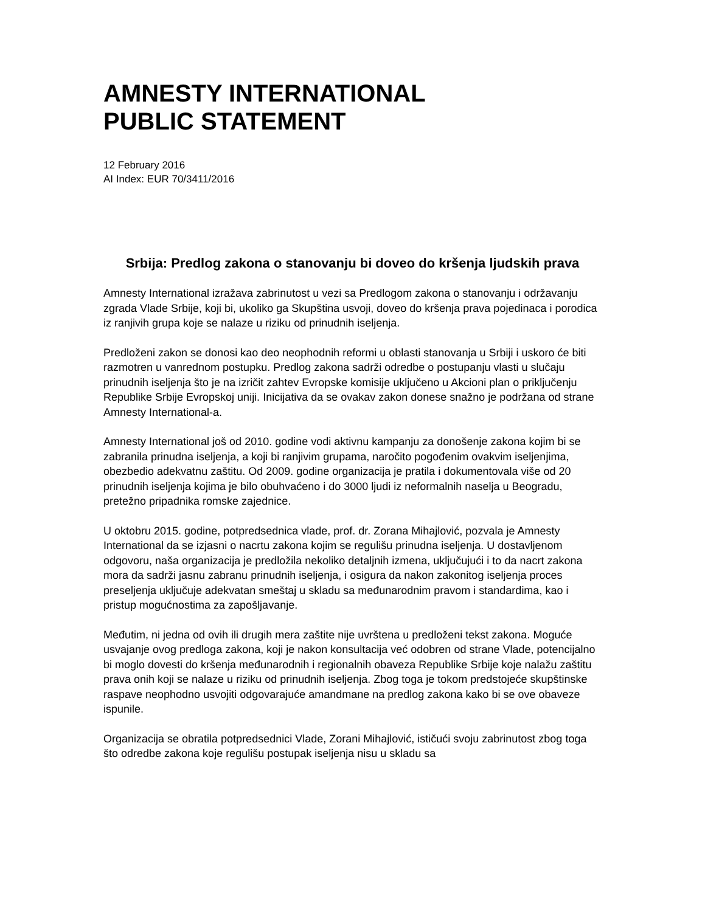AMNESTY INTERNATIONAL
PUBLIC STATEMENT
12 February 2016
AI Index: EUR 70/3411/2016
Srbija: Predlog zakona o stanovanju bi doveo do kršenja ljudskih prava
Amnesty International izražava zabrinutost u vezi sa Predlogom zakona o stanovanju i održavanju zgrada Vlade Srbije, koji bi, ukoliko ga Skupština usvoji, doveo do kršenja prava pojedinaca i porodica iz ranjivih grupa koje se nalaze u riziku od prinudnih iseljenja.
Predloženi zakon se donosi kao deo neophodnih reformi u oblasti stanovanja u Srbiji i uskoro će biti razmotren u vanrednom postupku. Predlog zakona sadrži odredbe o postupanju vlasti u slučaju prinudnih iseljenja što je na izričit zahtev Evropske komisije uključeno u Akcioni plan o priključenju Republike Srbije Evropskoj uniji. Inicijativa da se ovakav zakon donese snažno je podržana od strane Amnesty International-a.
Amnesty International još od 2010. godine vodi aktivnu kampanju za donošenje zakona kojim bi se zabranila prinudna iseljenja, a koji bi ranjivim grupama, naročito pogođenim ovakvim iseljenjima, obezbedio adekvatnu zaštitu. Od 2009. godine organizacija je pratila i dokumentovala više od 20 prinudnih iseljenja kojima je bilo obuhvaćeno i do 3000 ljudi iz neformalnih naselja u Beogradu, pretežno pripadnika romske zajednice.
U oktobru 2015. godine, potpredsednica vlade, prof. dr. Zorana Mihajlović, pozvala je Amnesty International da se izjasni o nacrtu zakona kojim se regulišu prinudna iseljenja. U dostavljenom odgovoru, naša organizacija je predložila nekoliko detaljnih izmena, uključujući i to da nacrt zakona mora da sadrži jasnu zabranu prinudnih iseljenja, i osigura da nakon zakonitog iseljenja proces preseljenja uključuje adekvatan smeštaj u skladu sa međunarodnim pravom i standardima, kao i pristup mogućnostima za zapošljavanje.
Međutim, ni jedna od ovih ili drugih mera zaštite nije uvrštena u predloženi tekst zakona. Moguće usvajanje ovog predloga zakona, koji je nakon konsultacija već odobren od strane Vlade, potencijalno bi moglo dovesti do kršenja međunarodnih i regionalnih obaveza Republike Srbije koje nalažu zaštitu prava onih koji se nalaze u riziku od prinudnih iseljenja. Zbog toga je tokom predstojeće skupštinske raspave neophodno usvojiti odgovarajuće amandmane na predlog zakona kako bi se ove obaveze ispunile.
Organizacija se obratila potpredsednici Vlade, Zorani Mihajlović, ističući svoju zabrinutost zbog toga što odredbe zakona koje regulišu postupak iseljenja nisu u skladu sa